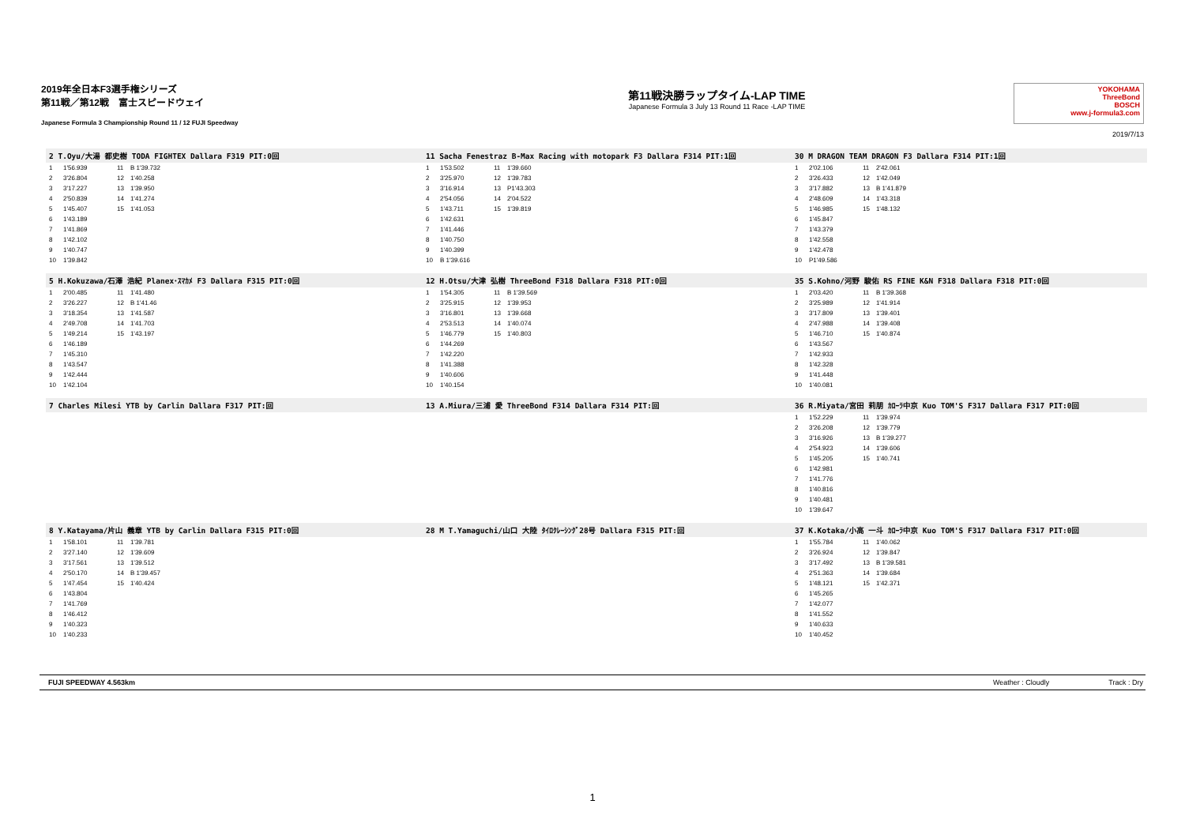2019年全日本F3選手権シリーズ
第11戦／第12戦　富士スピードウェイ
Japanese Formula 3 Championship Round 11 / 12 FUJI Speedway
第11戦決勝ラップタイム-LAP TIME
Japanese Formula 3 July 13 Round 11 Race -LAP TIME
YOKOHAMA
ThreeBond
BOSCH
www.j-formula3.com
2019/7/13
2 T.Oyu/大湯 都史樹 TODA FIGHTEX Dallara F319 PIT:0回
| 1 | 1'56.939 | 11 | B 1'39.732 |
| 2 | 3'26.804 | 12 | 1'40.258 |
| 3 | 3'17.227 | 13 | 1'39.950 |
| 4 | 2'50.839 | 14 | 1'41.274 |
| 5 | 1'45.407 | 15 | 1'41.053 |
| 6 | 1'43.189 | | |
| 7 | 1'41.869 | | |
| 8 | 1'42.102 | | |
| 9 | 1'40.747 | | |
| 10 | 1'39.842 | | |
11 Sacha Fenestraz B-Max Racing with motopark F3 Dallara F314 PIT:1回
| 1 | 1'53.502 | 11 | 1'39.660 |
| 2 | 3'25.970 | 12 | 1'39.783 |
| 3 | 3'16.914 | 13 | P1'43.303 |
| 4 | 2'54.056 | 14 | 2'04.522 |
| 5 | 1'43.711 | 15 | 1'39.819 |
| 6 | 1'42.631 | | |
| 7 | 1'41.446 | | |
| 8 | 1'40.750 | | |
| 9 | 1'40.399 | | |
| 10 | B 1'39.616 | | |
30 M DRAGON TEAM DRAGON F3 Dallara F314 PIT:1回
| 1 | 2'02.106 | 11 | 2'42.061 |
| 2 | 3'26.433 | 12 | 1'42.049 |
| 3 | 3'17.882 | 13 | B 1'41.879 |
| 4 | 2'48.609 | 14 | 1'43.318 |
| 5 | 1'46.985 | 15 | 1'48.132 |
| 6 | 1'45.847 | | |
| 7 | 1'43.379 | | |
| 8 | 1'42.558 | | |
| 9 | 1'42.478 | | |
| 10 | P1'49.586 | | |
5 H.Kokuzawa/石澤 浩紀 Planex･ｽﾏｶﾒ F3 Dallara F315 PIT:0回
| 1 | 2'00.485 | 11 | 1'41.480 |
| 2 | 3'26.227 | 12 | B 1'41.46 |
| 3 | 3'18.354 | 13 | 1'41.587 |
| 4 | 2'49.708 | 14 | 1'41.703 |
| 5 | 1'49.214 | 15 | 1'43.197 |
| 6 | 1'46.189 | | |
| 7 | 1'45.310 | | |
| 8 | 1'43.547 | | |
| 9 | 1'42.444 | | |
| 10 | 1'42.104 | | |
12 H.Otsu/大津 弘樹 ThreeBond F318 Dallara F318 PIT:0回
| 1 | 1'54.305 | 11 | B 1'39.569 |
| 2 | 3'25.915 | 12 | 1'39.953 |
| 3 | 3'16.801 | 13 | 1'39.668 |
| 4 | 2'53.513 | 14 | 1'40.074 |
| 5 | 1'46.779 | 15 | 1'40.803 |
| 6 | 1'44.269 | | |
| 7 | 1'42.220 | | |
| 8 | 1'41.388 | | |
| 9 | 1'40.606 | | |
| 10 | 1'40.154 | | |
35 S.Kohno/河野 駿佑 RS FINE K&N F318 Dallara F318 PIT:0回
| 1 | 2'03.420 | 11 | B 1'39.368 |
| 2 | 3'25.989 | 12 | 1'41.914 |
| 3 | 3'17.809 | 13 | 1'39.401 |
| 4 | 2'47.988 | 14 | 1'39.408 |
| 5 | 1'46.710 | 15 | 1'40.874 |
| 6 | 1'43.567 | | |
| 7 | 1'42.933 | | |
| 8 | 1'42.328 | | |
| 9 | 1'41.448 | | |
| 10 | 1'40.081 | | |
7 Charles Milesi YTB by Carlin Dallara F317 PIT:回
13 A.Miura/三浦 愛 ThreeBond F314 Dallara F314 PIT:回
36 R.Miyata/宮田 莉朋 ｶﾛｰﾗ中京 Kuo TOM'S F317 Dallara F317 PIT:0回
| 1 | 1'52.229 | 11 | 1'39.974 |
| 2 | 3'26.208 | 12 | 1'39.779 |
| 3 | 3'16.926 | 13 | B 1'39.277 |
| 4 | 2'54.923 | 14 | 1'39.606 |
| 5 | 1'45.205 | 15 | 1'40.741 |
| 6 | 1'42.981 | | |
| 7 | 1'41.776 | | |
| 8 | 1'40.816 | | |
| 9 | 1'40.481 | | |
| 10 | 1'39.647 | | |
8 Y.Katayama/片山 義章 YTB by Carlin Dallara F315 PIT:0回
| 1 | 1'58.101 | 11 | 1'39.781 |
| 2 | 3'27.140 | 12 | 1'39.609 |
| 3 | 3'17.561 | 13 | 1'39.512 |
| 4 | 2'50.170 | 14 | B 1'39.457 |
| 5 | 1'47.454 | 15 | 1'40.424 |
| 6 | 1'43.804 | | |
| 7 | 1'41.769 | | |
| 8 | 1'46.412 | | |
| 9 | 1'40.323 | | |
| 10 | 1'40.233 | | |
28 M T.Yamaguchi/山口 大陸 ﾀｲﾛｸﾚｰｼﾝｸﾞ28号 Dallara F315 PIT:回
37 K.Kotaka/小高 一斗 ｶﾛｰﾗ中京 Kuo TOM'S F317 Dallara F317 PIT:0回
| 1 | 1'55.784 | 11 | 1'40.062 |
| 2 | 3'26.924 | 12 | 1'39.847 |
| 3 | 3'17.492 | 13 | B 1'39.581 |
| 4 | 2'51.363 | 14 | 1'39.684 |
| 5 | 1'48.121 | 15 | 1'42.371 |
| 6 | 1'45.265 | | |
| 7 | 1'42.077 | | |
| 8 | 1'41.552 | | |
| 9 | 1'40.633 | | |
| 10 | 1'40.452 | | |
FUJI SPEEDWAY 4.563km Weather : Cloudly Track : Dry
1